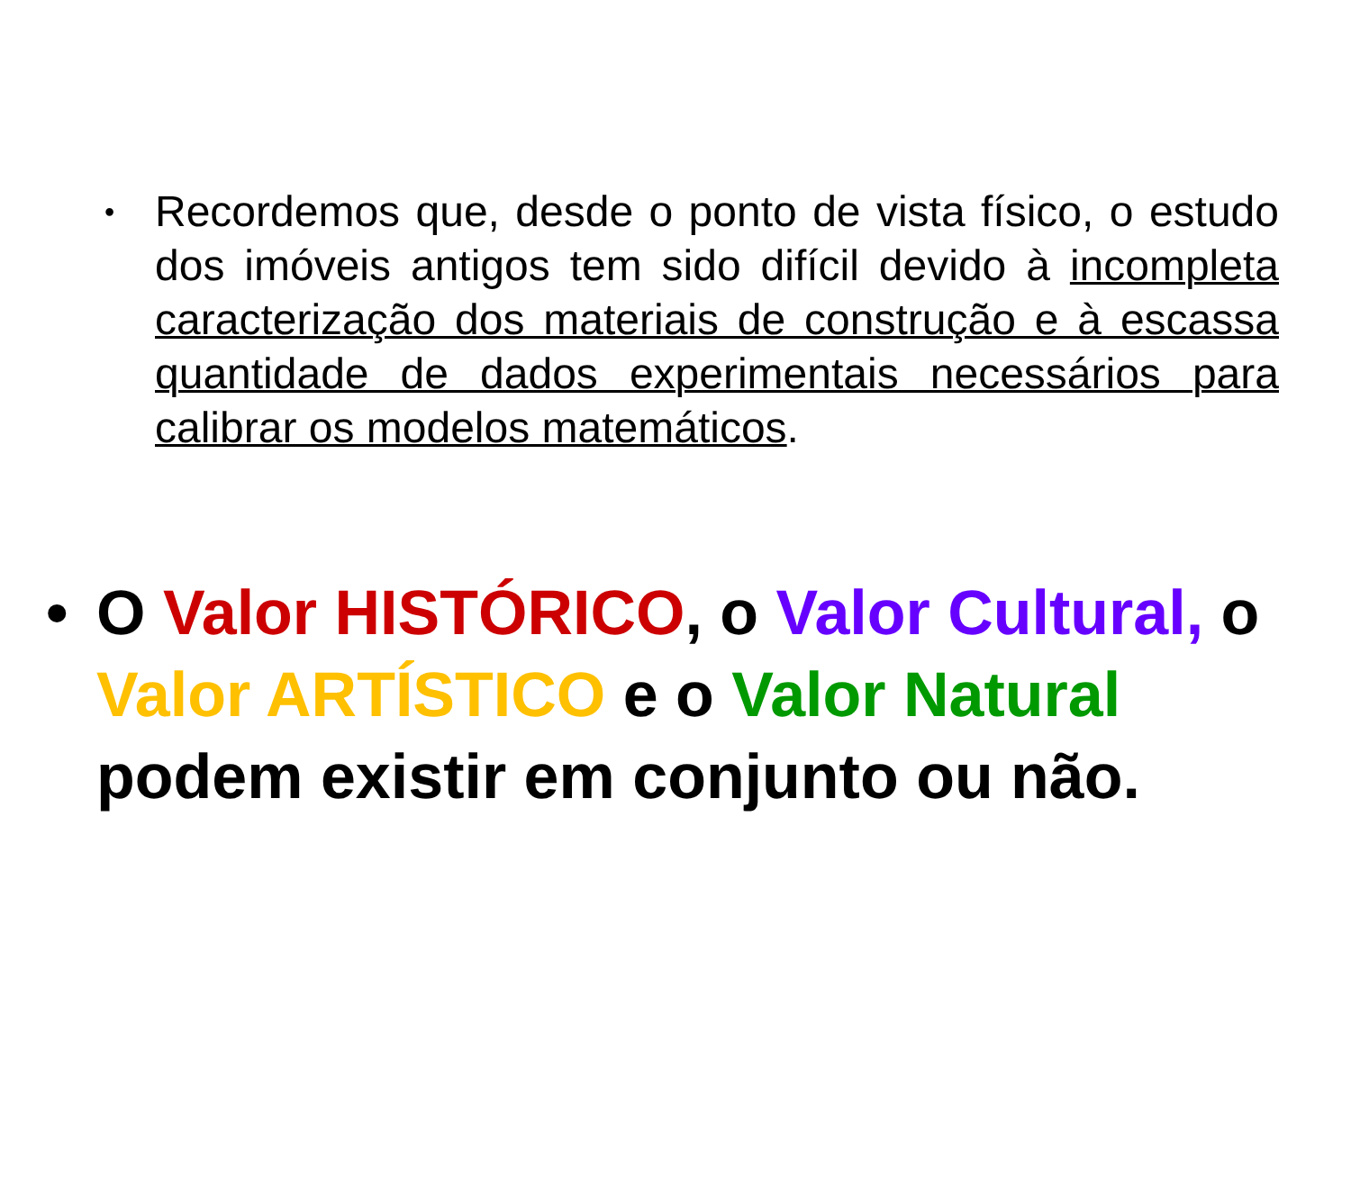• Recordemos que, desde o ponto de vista físico, o estudo dos imóveis antigos tem sido difícil devido à incompleta caracterização dos materiais de construção e à escassa quantidade de dados experimentais necessários para calibrar os modelos matemáticos.
• O Valor HISTÓRICO, o Valor Cultural, o Valor ARTÍSTICO e o Valor Natural podem existir em conjunto ou não.